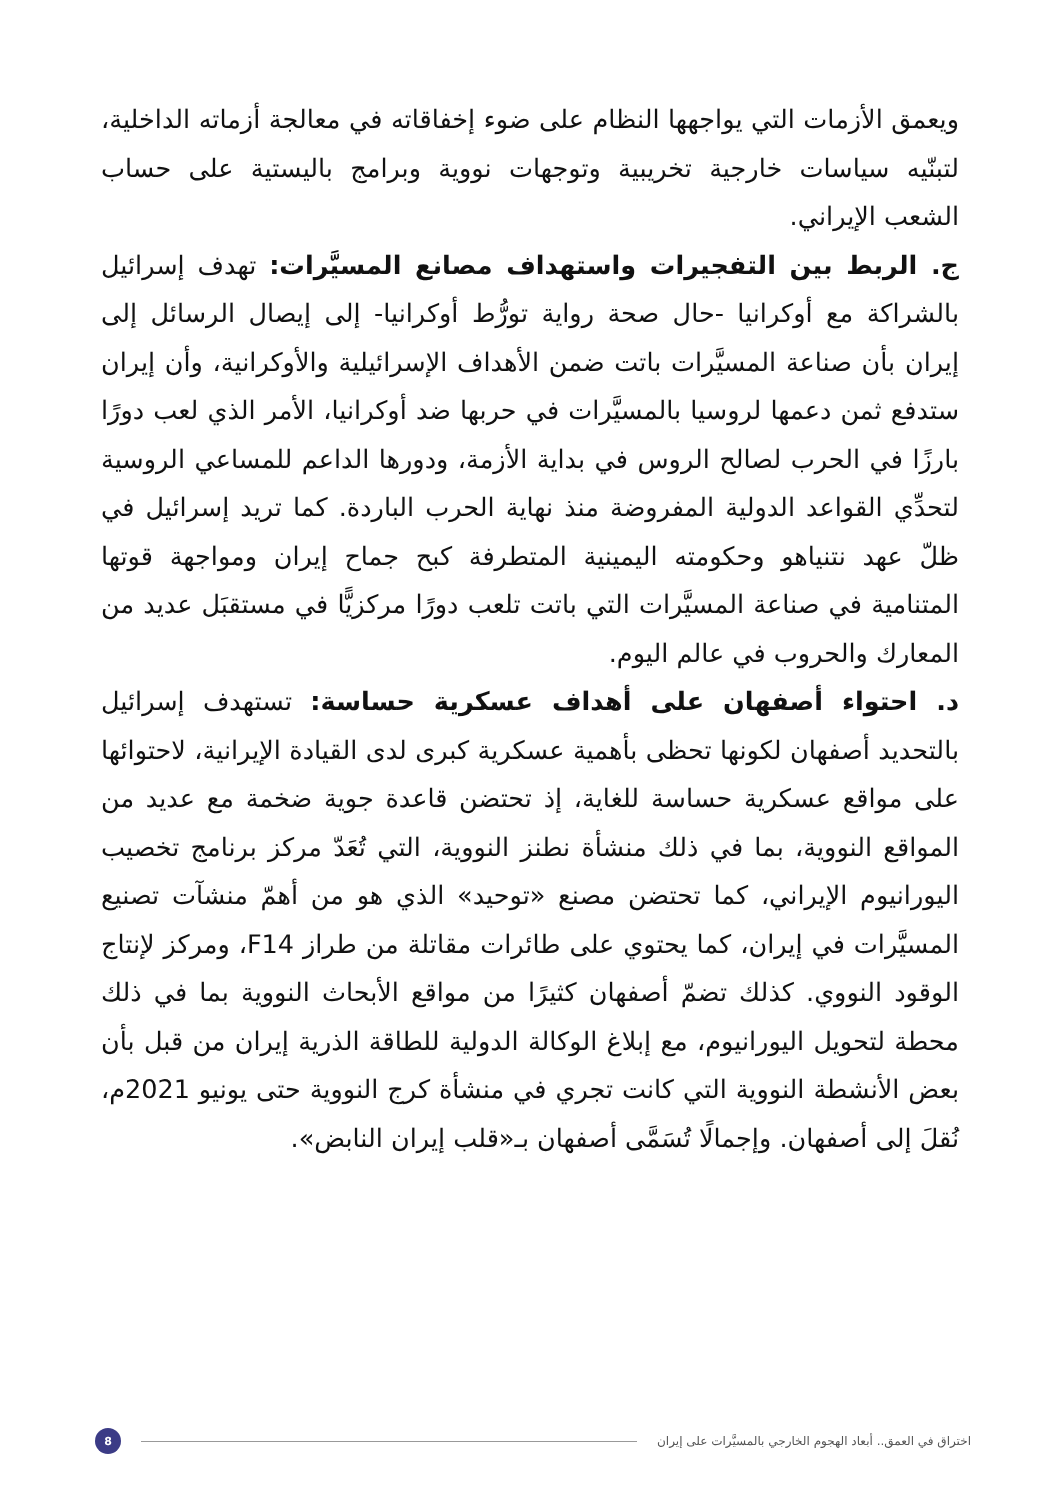ويعمق الأزمات التي يواجهها النظام على ضوء إخفاقاته في معالجة أزماته الداخلية، لتبنّيه سياسات خارجية تخريبية وتوجهات نووية وبرامج باليستية على حساب الشعب الإيراني.
ج. الربط بين التفجيرات واستهداف مصانع المسيَّرات: تهدف إسرائيل بالشراكة مع أوكرانيا -حال صحة رواية تورُّط أوكرانيا- إلى إيصال الرسائل إلى إيران بأن صناعة المسيَّرات باتت ضمن الأهداف الإسرائيلية والأوكرانية، وأن إيران ستدفع ثمن دعمها لروسيا بالمسيَّرات في حربها ضد أوكرانيا، الأمر الذي لعب دورًا بارزًا في الحرب لصالح الروس في بداية الأزمة، ودورها الداعم للمساعي الروسية لتحدِّي القواعد الدولية المفروضة منذ نهاية الحرب الباردة. كما تريد إسرائيل في ظلّ عهد نتنياهو وحكومته اليمينية المتطرفة كبح جماح إيران ومواجهة قوتها المتنامية في صناعة المسيَّرات التي باتت تلعب دورًا مركزيًّا في مستقبَل عديد من المعارك والحروب في عالم اليوم.
د. احتواء أصفهان على أهداف عسكرية حساسة: تستهدف إسرائيل بالتحديد أصفهان لكونها تحظى بأهمية عسكرية كبرى لدى القيادة الإيرانية، لاحتوائها على مواقع عسكرية حساسة للغاية، إذ تحتضن قاعدة جوية ضخمة مع عديد من المواقع النووية، بما في ذلك منشأة نطنز النووية، التي تُعَدّ مركز برنامج تخصيب اليورانيوم الإيراني، كما تحتضن مصنع «توحيد» الذي هو من أهمّ منشآت تصنيع المسيَّرات في إيران، كما يحتوي على طائرات مقاتلة من طراز F14، ومركز لإنتاج الوقود النووي. كذلك تضمّ أصفهان كثيرًا من مواقع الأبحاث النووية بما في ذلك محطة لتحويل اليورانيوم، مع إبلاغ الوكالة الدولية للطاقة الذرية إيران من قبل بأن بعض الأنشطة النووية التي كانت تجري في منشأة كرج النووية حتى يونيو 2021م، نُقلَ إلى أصفهان. وإجمالًا تُسَمَّى أصفهان بـ«قلب إيران النابض».
اختراق في العمق.. أبعاد الهجوم الخارجي بالمسيَّرات على إيران 8